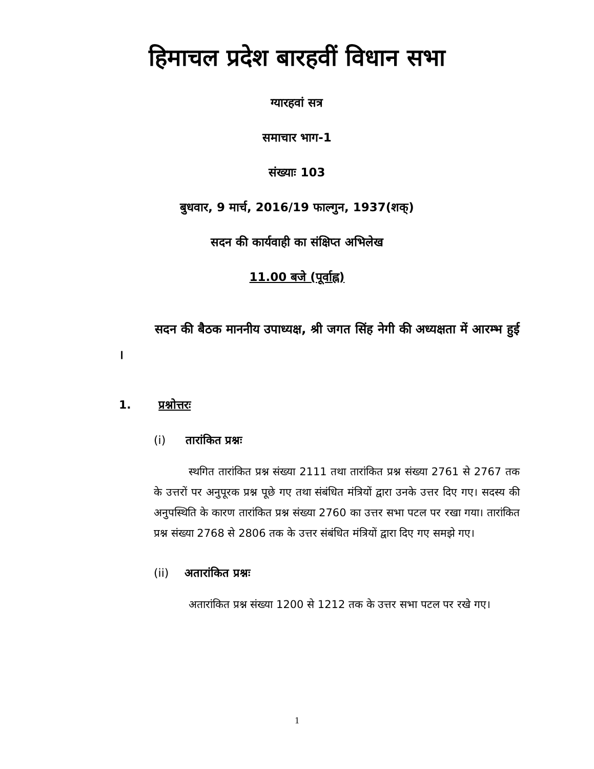हिमाचल प्रदेश बारहवीं विधान सभा
ग्यारहवां सत्र
समाचार भाग-1
संख्याः 103
बुधवार, 9 मार्च, 2016/19 फाल्गुन, 1937(शक्)
सदन की कार्यवाही का संक्षिप्त अभिलेख
11.00 बजे (पूर्वाह्न)
सदन की बैठक माननीय उपाध्यक्ष, श्री जगत सिंह नेगी की अध्यक्षता में आरम्भ हुई ।
1. प्रश्नोत्तरः
(i) तारांकित प्रश्नः
स्थगित तारांकित प्रश्न संख्या 2111 तथा तारांकित प्रश्न संख्या 2761 से 2767 तक के उत्तरों पर अनुपूरक प्रश्न पूछे गए तथा संबंधित मंत्रियों द्वारा उनके उत्तर दिए गए। सदस्य की अनुपस्थिति के कारण तारांकित प्रश्न संख्या 2760 का उत्तर सभा पटल पर रखा गया। तारांकित प्रश्न संख्या 2768 से 2806 तक के उत्तर संबंधित मंत्रियों द्वारा दिए गए समझे गए।
(ii) अतारांकित प्रश्नः
अतारांकित प्रश्न संख्या 1200 से 1212 तक के उत्तर सभा पटल पर रखे गए।
1